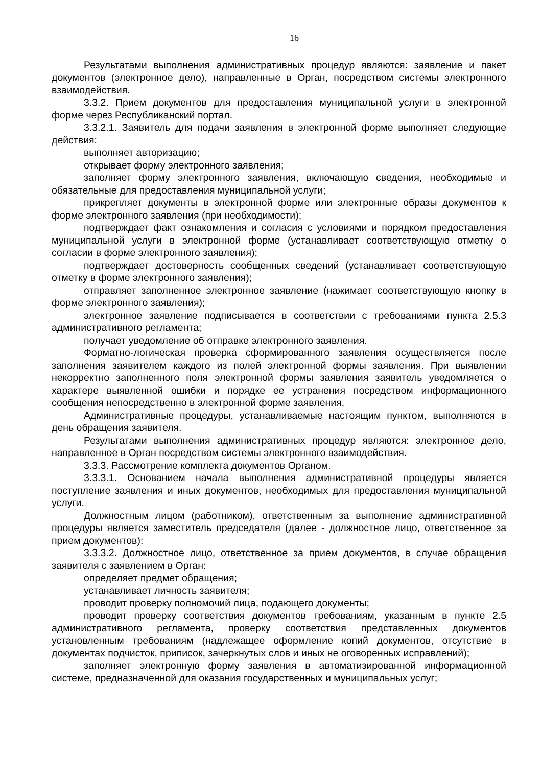16
Результатами выполнения административных процедур являются: заявление и пакет документов (электронное дело), направленные в Орган, посредством системы электронного взаимодействия.
3.3.2. Прием документов для предоставления муниципальной услуги в электронной форме через Республиканский портал.
3.3.2.1. Заявитель для подачи заявления в электронной форме выполняет следующие действия:
выполняет авторизацию;
открывает форму электронного заявления;
заполняет форму электронного заявления, включающую сведения, необходимые и обязательные для предоставления муниципальной услуги;
прикрепляет документы в электронной форме или электронные образы документов к форме электронного заявления (при необходимости);
подтверждает факт ознакомления и согласия с условиями и порядком предоставления муниципальной услуги в электронной форме (устанавливает соответствующую отметку о согласии в форме электронного заявления);
подтверждает достоверность сообщенных сведений (устанавливает соответствующую отметку в форме электронного заявления);
отправляет заполненное электронное заявление (нажимает соответствующую кнопку в форме электронного заявления);
электронное заявление подписывается в соответствии с требованиями пункта 2.5.3 административного регламента;
получает уведомление об отправке электронного заявления.
Форматно-логическая проверка сформированного заявления осуществляется после заполнения заявителем каждого из полей электронной формы заявления. При выявлении некорректно заполненного поля электронной формы заявления заявитель уведомляется о характере выявленной ошибки и порядке ее устранения посредством информационного сообщения непосредственно в электронной форме заявления.
Административные процедуры, устанавливаемые настоящим пунктом, выполняются в день обращения заявителя.
Результатами выполнения административных процедур являются: электронное дело, направленное в Орган посредством системы электронного взаимодействия.
3.3.3. Рассмотрение комплекта документов Органом.
3.3.3.1. Основанием начала выполнения административной процедуры является поступление заявления и иных документов, необходимых для предоставления муниципальной услуги.
Должностным лицом (работником), ответственным за выполнение административной процедуры является заместитель председателя (далее - должностное лицо, ответственное за прием документов):
3.3.3.2. Должностное лицо, ответственное за прием документов, в случае обращения заявителя с заявлением в Орган:
определяет предмет обращения;
устанавливает личность заявителя;
проводит проверку полномочий лица, подающего документы;
проводит проверку соответствия документов требованиям, указанным в пункте 2.5 административного регламента, проверку соответствия представленных документов установленным требованиям (надлежащее оформление копий документов, отсутствие в документах подчисток, приписок, зачеркнутых слов и иных не оговоренных исправлений);
заполняет электронную форму заявления в автоматизированной информационной системе, предназначенной для оказания государственных и муниципальных услуг;